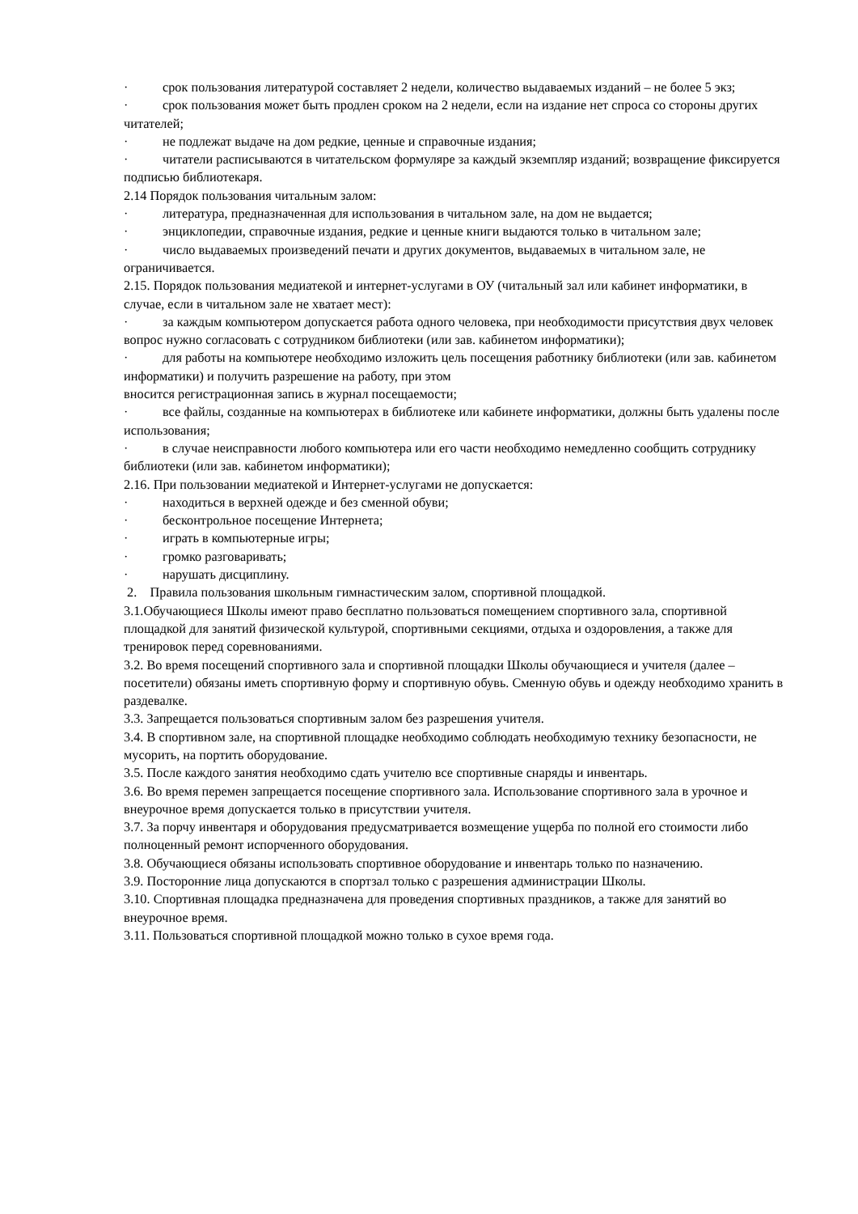· срок пользования литературой составляет 2 недели, количество выдаваемых изданий – не более 5 экз;
· срок пользования может быть продлен сроком на 2 недели, если на издание нет спроса со стороны других читателей;
· не подлежат выдаче на дом редкие, ценные и справочные издания;
· читатели расписываются в читательском формуляре за каждый экземпляр изданий; возвращение фиксируется подписью библиотекаря.
2.14 Порядок пользования читальным залом:
· литература, предназначенная для использования в читальном зале, на дом не выдается;
· энциклопедии, справочные издания, редкие и ценные книги выдаются только в читальном зале;
· число выдаваемых произведений печати и других документов, выдаваемых в читальном зале, не ограничивается.
2.15. Порядок пользования медиатекой и интернет-услугами в ОУ (читальный зал или кабинет информатики, в случае, если в читальном зале не хватает мест):
· за каждым компьютером допускается работа одного человека, при необходимости присутствия двух человек вопрос нужно согласовать с сотрудником библиотеки (или зав. кабинетом информатики);
· для работы на компьютере необходимо изложить цель посещения работнику библиотеки (или зав. кабинетом информатики) и получить разрешение на работу, при этом
вносится регистрационная запись в журнал посещаемости;
· все файлы, созданные на компьютерах в библиотеке или кабинете информатики, должны быть удалены после использования;
· в случае неисправности любого компьютера или его части необходимо немедленно сообщить сотруднику библиотеки (или зав. кабинетом информатики);
2.16. При пользовании медиатекой и Интернет-услугами не допускается:
· находиться в верхней одежде и без сменной обуви;
· бесконтрольное посещение Интернета;
· играть в компьютерные игры;
· громко разговаривать;
· нарушать дисциплину.
2. Правила пользования школьным гимнастическим залом, спортивной площадкой.
3.1.Обучающиеся Школы имеют право бесплатно пользоваться помещением спортивного зала, спортивной площадкой для занятий физической культурой, спортивными секциями, отдыха и оздоровления, а также для тренировок перед соревнованиями.
3.2. Во время посещений спортивного зала и спортивной площадки Школы обучающиеся и учителя (далее – посетители) обязаны иметь спортивную форму и спортивную обувь. Сменную обувь и одежду необходимо хранить в раздевалке.
3.3. Запрещается пользоваться спортивным залом без разрешения учителя.
3.4. В спортивном зале, на спортивной площадке необходимо соблюдать необходимую технику безопасности, не мусорить, на портить оборудование.
3.5. После каждого занятия необходимо сдать учителю все спортивные снаряды и инвентарь.
3.6. Во время перемен запрещается посещение спортивного зала. Использование спортивного зала в урочное и внеурочное время допускается только в присутствии учителя.
3.7. За порчу инвентаря и оборудования предусматривается возмещение ущерба по полной его стоимости либо полноценный ремонт испорченного оборудования.
3.8. Обучающиеся обязаны использовать спортивное оборудование и инвентарь только по назначению.
3.9. Посторонние лица допускаются в спортзал только с разрешения администрации Школы.
3.10. Спортивная площадка предназначена для проведения спортивных праздников, а также для занятий во внеурочное время.
3.11. Пользоваться спортивной площадкой можно только в сухое время года.